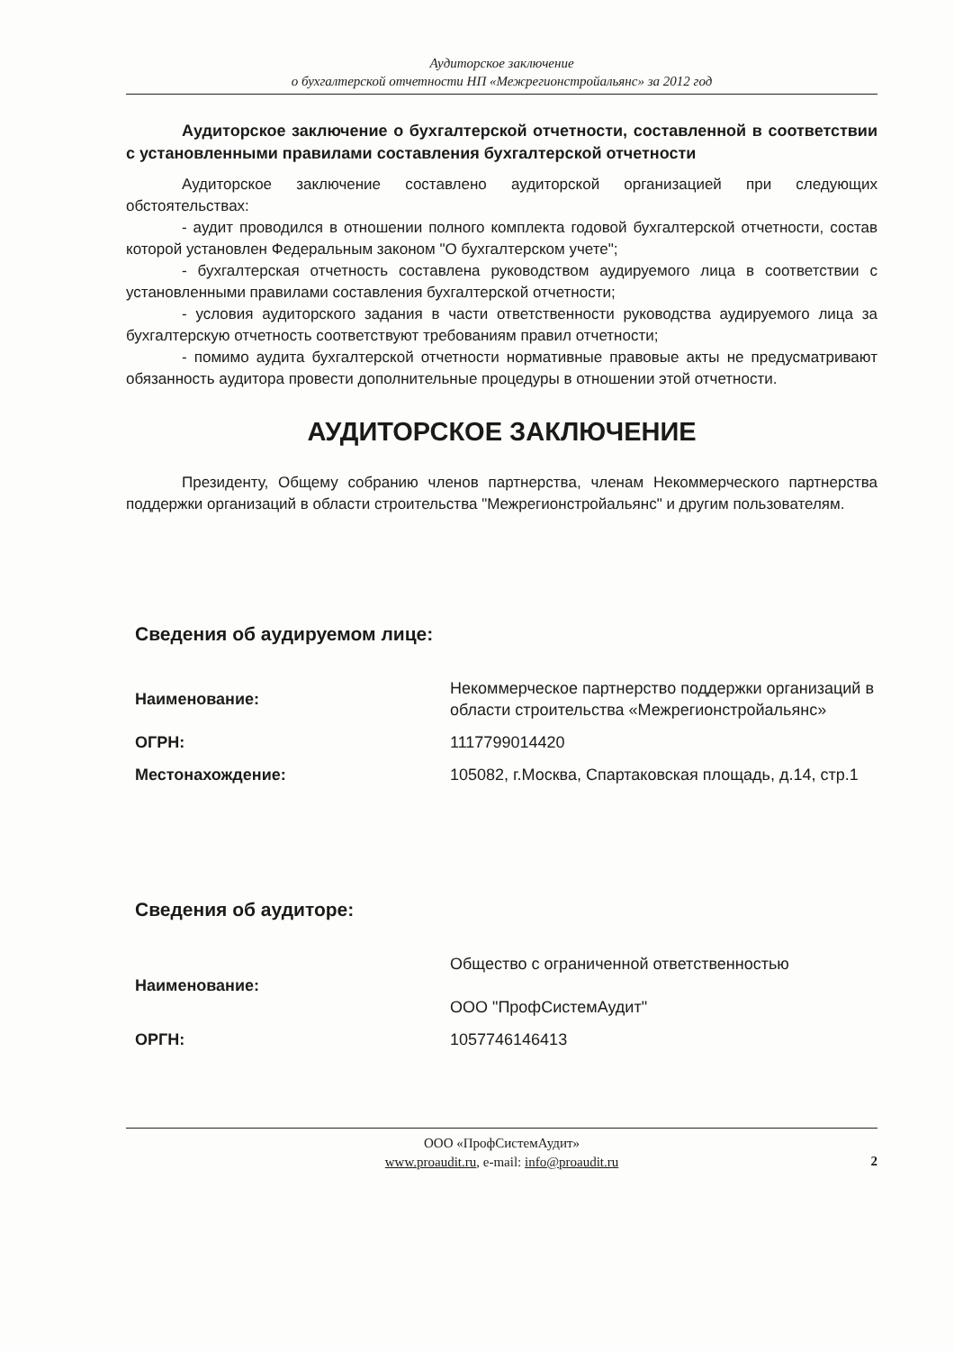Аудиторское заключение
о бухгалтерской отчетности НП «Межрегионстройальянс» за 2012 год
Аудиторское заключение о бухгалтерской отчетности, составленной в соответствии с установленными правилами составления бухгалтерской отчетности
Аудиторское заключение составлено аудиторской организацией при следующих обстоятельствах:
- аудит проводился в отношении полного комплекта годовой бухгалтерской отчетности, состав которой установлен Федеральным законом "О бухгалтерском учете";
- бухгалтерская отчетность составлена руководством аудируемого лица в соответствии с установленными правилами составления бухгалтерской отчетности;
- условия аудиторского задания в части ответственности руководства аудируемого лица за бухгалтерскую отчетность соответствуют требованиям правил отчетности;
- помимо аудита бухгалтерской отчетности нормативные правовые акты не предусматривают обязанность аудитора провести дополнительные процедуры в отношении этой отчетности.
АУДИТОРСКОЕ ЗАКЛЮЧЕНИЕ
Президенту, Общему собранию членов партнерства, членам Некоммерческого партнерства поддержки организаций в области строительства "Межрегионстройальянс" и другим пользователям.
Сведения об аудируемом лице:
| Наименование: | Некоммерческое партнерство поддержки организаций в области строительства «Межрегионстройальянс» |
| ОГРН: | 1117799014420 |
| Местонахождение: | 105082, г.Москва, Спартаковская площадь, д.14, стр.1 |
Сведения об аудиторе:
| Наименование: | Общество с ограниченной ответственностью ООО "ПрофСистемАудит" |
| ОРГН: | 1057746146413 |
ООО «ПрофСистемАудит»
www.proaudit.ru, e-mail: info@proaudit.ru
2